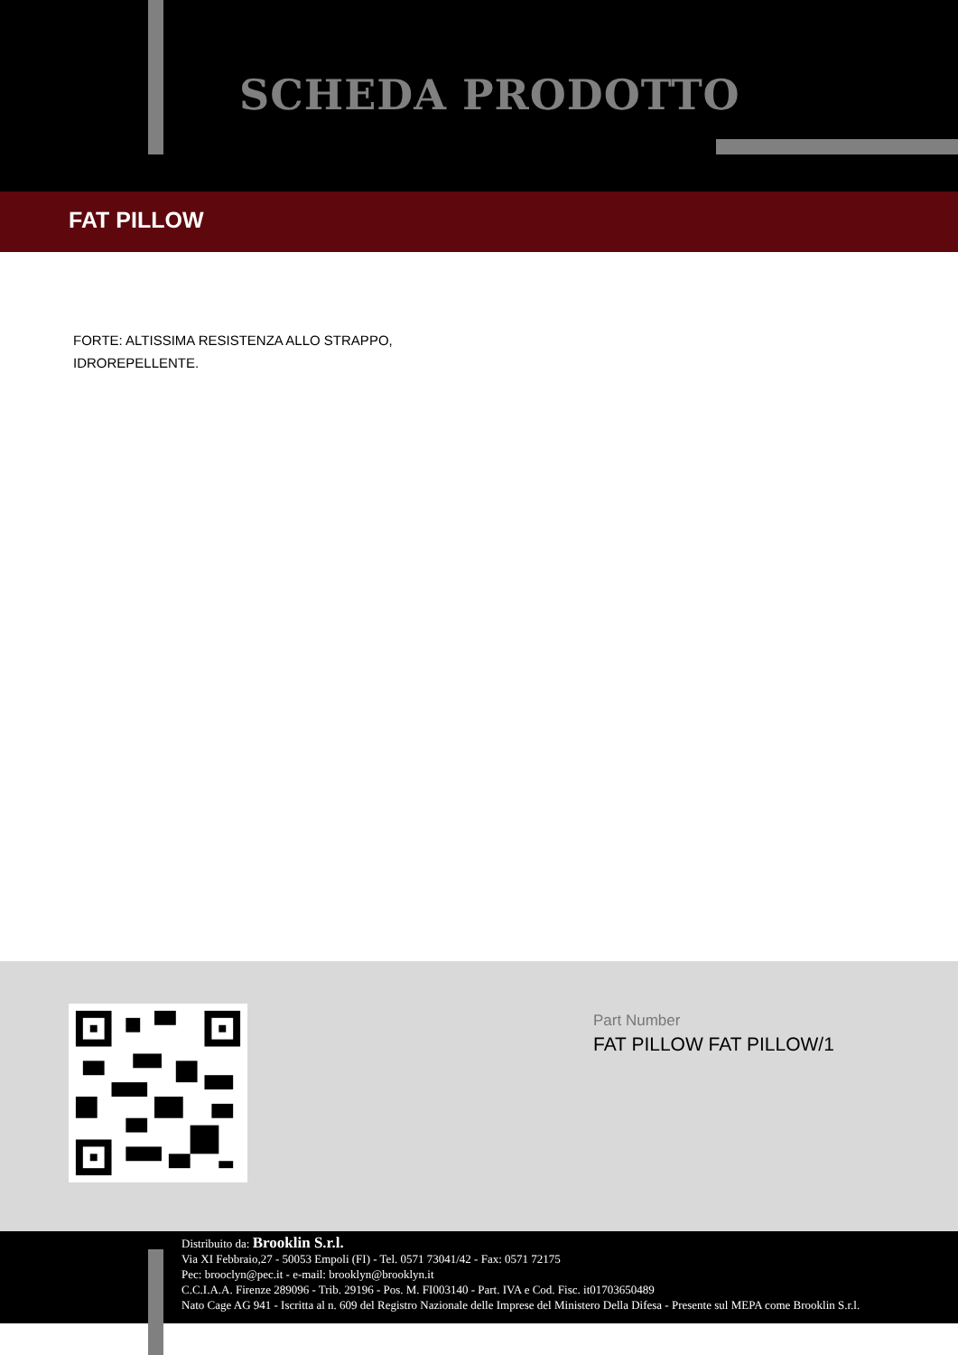SCHEDA PRODOTTO
FAT PILLOW
FORTE: ALTISSIMA RESISTENZA ALLO STRAPPO,
IDROREPELLENTE.
Part Number
FAT PILLOW FAT PILLOW/1
Distribuito da: Brooklin S.r.l.
Via XI Febbraio,27 - 50053 Empoli (FI) - Tel. 0571 73041/42 - Fax: 0571 72175
Pec: brooclyn@pec.it - e-mail: brooklyn@brooklyn.it
C.C.I.A.A. Firenze 289096 - Trib. 29196 - Pos. M. FI003140 - Part. IVA e Cod. Fisc. it01703650489
Nato Cage AG 941 - Iscritta al n. 609 del Registro Nazionale delle Imprese del Ministero Della Difesa - Presente sul MEPA come Brooklin S.r.l.